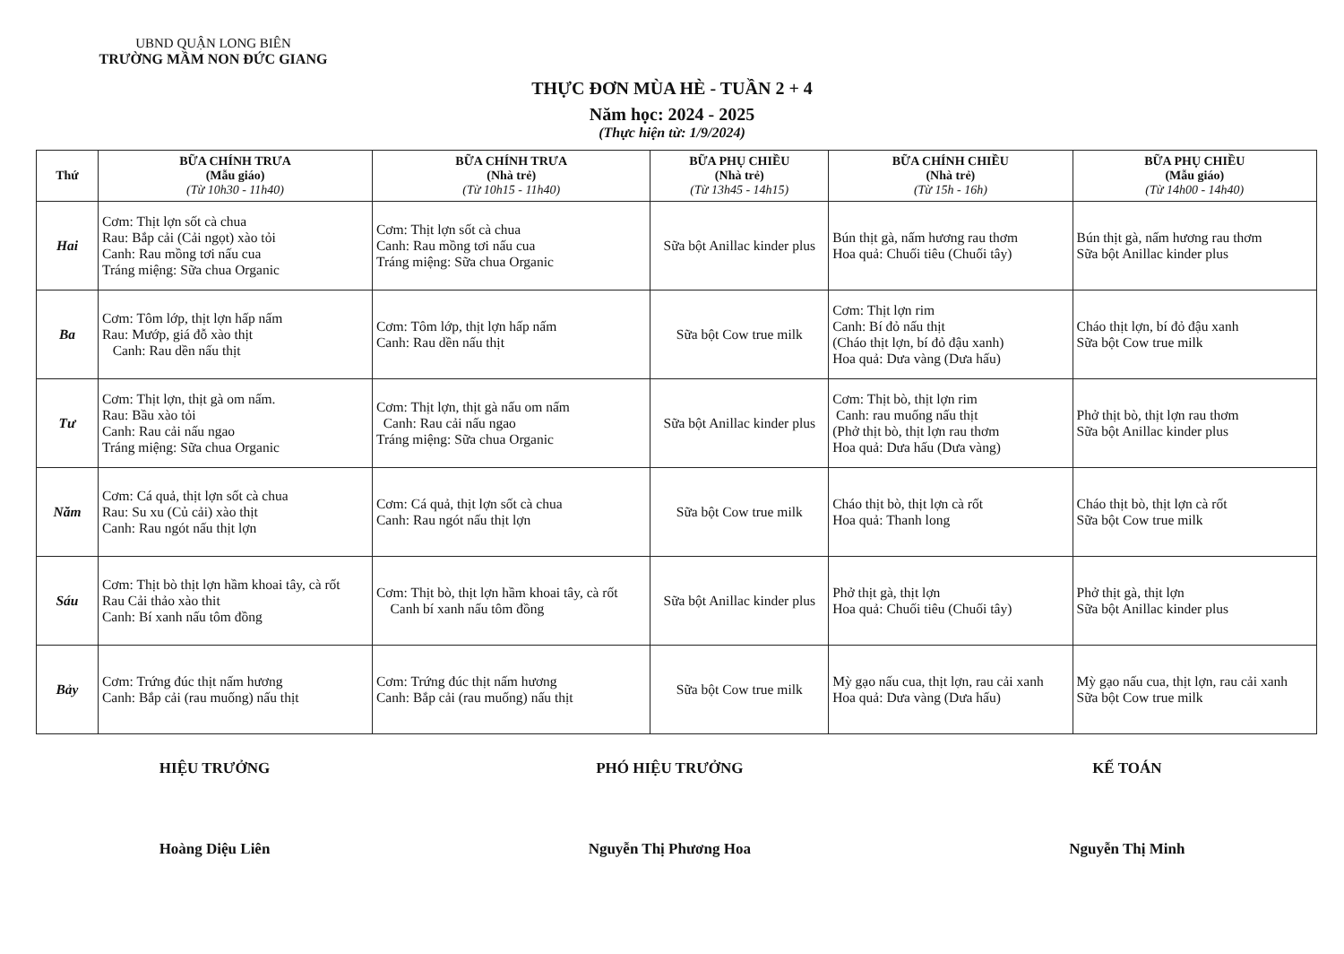UBND QUẬN LONG BIÊN
TRƯỜNG MẦM NON ĐỨC GIANG
THỰC ĐƠN MÙA HÈ - TUẦN 2 + 4
Năm học: 2024 - 2025
(Thực hiện từ: 1/9/2024)
| Thứ | BỮA CHÍNH TRƯA (Mẫu giáo) (Từ 10h30 - 11h40) | BỮA CHÍNH TRƯA (Nhà trẻ) (Từ 10h15 - 11h40) | BỮA PHỤ CHIỀU (Nhà trẻ) (Từ 13h45 - 14h15) | BỮA CHÍNH CHIỀU (Nhà trẻ) (Từ 15h - 16h) | BỮA PHỤ CHIỀU (Mẫu giáo) (Từ 14h00 - 14h40) |
| --- | --- | --- | --- | --- | --- |
| Hai | Cơm: Thịt lợn sốt cà chua Rau: Bắp cải (Cải ngọt) xào tỏi Canh: Rau mồng tơi nấu cua Tráng miệng: Sữa chua Organic | Cơm: Thịt lợn sốt cà chua Canh: Rau mồng tơi nấu cua Tráng miệng: Sữa chua Organic | Sữa bột Anillac kinder plus | Bún thịt gà, nấm hương rau thơm Hoa quả: Chuối tiêu (Chuối tây) | Bún thịt gà, nấm hương rau thơm Sữa bột Anillac kinder plus |
| Ba | Cơm: Tôm lớp, thịt lợn hấp nấm Rau: Mướp, giá đỗ xào thịt Canh: Rau dền nấu thịt | Cơm: Tôm lớp, thịt lợn hấp nấm Canh: Rau dền nấu thịt | Sữa bột Cow true milk | Cơm: Thịt lợn rim Canh: Bí đỏ nấu thịt (Cháo thịt lợn, bí đỏ đậu xanh) Hoa quả: Dưa vàng (Dưa hấu) | Cháo thịt lợn, bí đỏ đậu xanh Sữa bột Cow true milk |
| Tư | Cơm: Thịt lợn, thịt gà om nấm. Rau: Bầu xào tỏi Canh: Rau cải nấu ngao Tráng miệng: Sữa chua Organic | Cơm: Thịt lợn, thịt gà nấu om nấm Canh: Rau cải nấu ngao Tráng miệng: Sữa chua Organic | Sữa bột Anillac kinder plus | Cơm: Thịt bò, thịt lợn rim Canh: rau muống nấu thịt (Phở thịt bò, thịt lợn rau thơm Hoa quả: Dưa hấu (Dưa vàng) | Phở thịt bò, thịt lợn rau thơm Sữa bột Anillac kinder plus |
| Năm | Cơm: Cá quả, thịt lợn sốt cà chua Rau: Su xu (Củ cải) xào thịt Canh: Rau ngót nấu thịt lợn | Cơm: Cá quả, thịt lợn sốt cà chua Canh: Rau ngót nấu thịt lợn | Sữa bột Cow true milk | Cháo thịt bò, thịt lợn cà rốt Hoa quả: Thanh long | Cháo thịt bò, thịt lợn cà rốt Sữa bột Cow true milk |
| Sáu | Cơm: Thịt bò thịt lợn hầm khoai tây, cà rốt Rau Cải thảo xào thit Canh: Bí xanh nấu tôm đồng | Cơm: Thịt bò, thịt lợn hầm khoai tây, cà rốt Canh bí xanh nấu tôm đồng | Sữa bột Anillac kinder plus | Phở thịt gà, thịt lợn Hoa quả: Chuối tiêu (Chuối tây) | Phở thịt gà, thịt lợn Sữa bột Anillac kinder plus |
| Bảy | Cơm: Trứng đúc thịt nấm hương Canh: Bắp cải (rau muống) nấu thịt | Cơm: Trứng đúc thịt nấm hương Canh: Bắp cải (rau muống) nấu thịt | Sữa bột Cow true milk | Mỳ gạo nấu cua, thịt lợn, rau cải xanh Hoa quả: Dưa vàng (Dưa hấu) | Mỳ gạo nấu cua, thịt lợn, rau cải xanh Sữa bột Cow true milk |
HIỆU TRƯỞNG
Hoàng Diệu Liên
PHÓ HIỆU TRƯỞNG
Nguyễn Thị Phương Hoa
KẾ TOÁN
Nguyễn Thị Minh